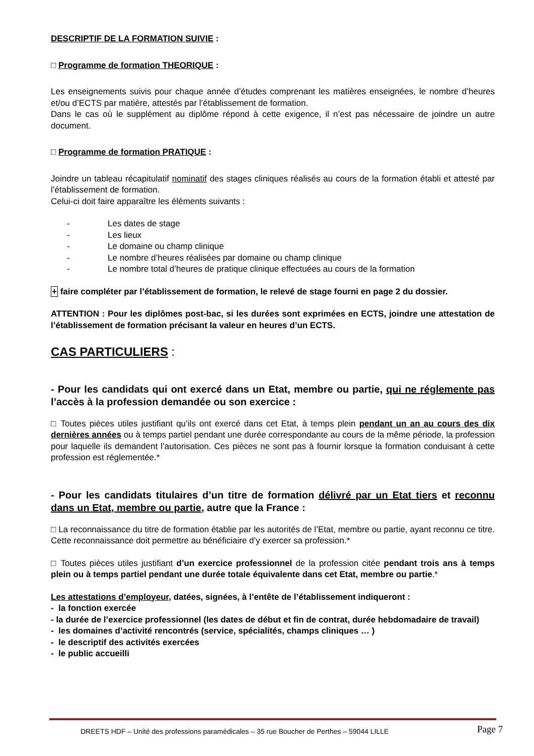DESCRIPTIF DE LA FORMATION SUIVIE :
□ Programme de formation THEORIQUE :
Les enseignements suivis pour chaque année d’études comprenant les matières enseignées, le nombre d’heures et/ou d’ECTS par matière, attestés par l’établissement de formation.
Dans le cas où le supplément au diplôme répond à cette exigence, il n’est pas nécessaire de joindre un autre document.
□ Programme de formation PRATIQUE :
Joindre un tableau récapitulatif nominatif des stages cliniques réalisés au cours de la formation établi et attesté par l’établissement de formation.
Celui-ci doit faire apparaître les éléments suivants :
- Les dates de stage
- Les lieux
- Le domaine ou champ clinique
- Le nombre d’heures réalisées par domaine ou champ clinique
- Le nombre total d’heures de pratique clinique effectuées au cours de la formation
+ faire compléter par l’établissement de formation, le relevé de stage fourni en page 2 du dossier.
ATTENTION : Pour les diplômes post-bac, si les durées sont exprimées en ECTS, joindre une attestation de l’établissement de formation précisant la valeur en heures d’un ECTS.
CAS PARTICULIERS :
- Pour les candidats qui ont exercé dans un Etat, membre ou partie, qui ne réglemente pas l’accès à la profession demandée ou son exercice :
□ Toutes pièces utiles justifiant qu’ils ont exercé dans cet Etat, à temps plein pendant un an au cours des dix dernières années ou à temps partiel pendant une durée correspondante au cours de la même période, la profession pour laquelle ils demandent l’autorisation. Ces pièces ne sont pas à fournir lorsque la formation conduisant à cette profession est réglementée.*
- Pour les candidats titulaires d’un titre de formation délivré par un Etat tiers et reconnu dans un Etat, membre ou partie, autre que la France :
□ La reconnaissance du titre de formation établie par les autorités de l’Etat, membre ou partie, ayant reconnu ce titre. Cette reconnaissance doit permettre au bénéficiaire d’y exercer sa profession.*
□ Toutes pièces utiles justifiant d’un exercice professionnel de la profession citée pendant trois ans à temps plein ou à temps partiel pendant une durée totale équivalente dans cet Etat, membre ou partie.*
Les attestations d’employeur, datées, signées, à l’entête de l’établissement indiqueront :
- la fonction exercée
- la durée de l’exercice professionnel (les dates de début et fin de contrat, durée hebdomadaire de travail)
- les domaines d’activité rencontrés (service, spécialités, champs cliniques … )
- le descriptif des activités exercées
- le public accueilli
DREETS HDF – Unité des professions paramédicales – 35 rue Boucher de Perthes – 59044 LILLE
Page 7